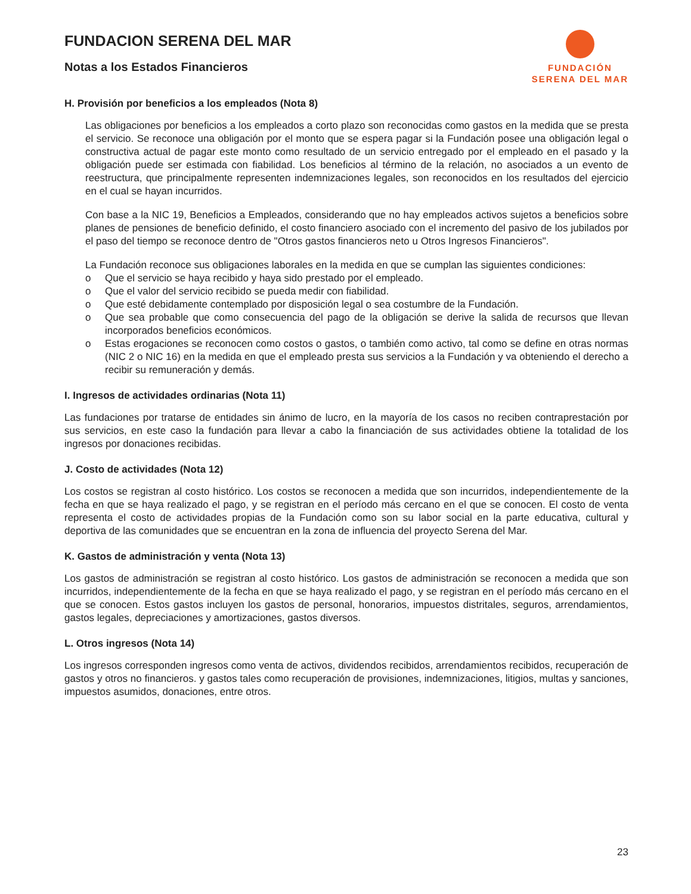FUNDACION SERENA DEL MAR
Notas a los Estados Financieros
FUNDACIÓN
SERENA DEL MAR
H. Provisión por beneficios a los empleados (Nota 8)
Las obligaciones por beneficios a los empleados a corto plazo son reconocidas como gastos en la medida que se presta el servicio. Se reconoce una obligación por el monto que se espera pagar si la Fundación posee una obligación legal o constructiva actual de pagar este monto como resultado de un servicio entregado por el empleado en el pasado y la obligación puede ser estimada con fiabilidad. Los beneficios al término de la relación, no asociados a un evento de reestructura, que principalmente representen indemnizaciones legales, son reconocidos en los resultados del ejercicio en el cual se hayan incurridos.
Con base a la NIC 19, Beneficios a Empleados, considerando que no hay empleados activos sujetos a beneficios sobre planes de pensiones de beneficio definido, el costo financiero asociado con el incremento del pasivo de los jubilados por el paso del tiempo se reconoce dentro de "Otros gastos financieros neto u Otros Ingresos Financieros".
La Fundación reconoce sus obligaciones laborales en la medida en que se cumplan las siguientes condiciones:
o Que el servicio se haya recibido y haya sido prestado por el empleado.
o Que el valor del servicio recibido se pueda medir con fiabilidad.
o Que esté debidamente contemplado por disposición legal o sea costumbre de la Fundación.
o Que sea probable que como consecuencia del pago de la obligación se derive la salida de recursos que llevan incorporados beneficios económicos.
o Estas erogaciones se reconocen como costos o gastos, o también como activo, tal como se define en otras normas (NIC 2 o NIC 16) en la medida en que el empleado presta sus servicios a la Fundación y va obteniendo el derecho a recibir su remuneración y demás.
I. Ingresos de actividades ordinarias (Nota 11)
Las fundaciones por tratarse de entidades sin ánimo de lucro, en la mayoría de los casos no reciben contraprestación por sus servicios, en este caso la fundación para llevar a cabo la financiación de sus actividades obtiene la totalidad de los ingresos por donaciones recibidas.
J. Costo de actividades (Nota 12)
Los costos se registran al costo histórico. Los costos se reconocen a medida que son incurridos, independientemente de la fecha en que se haya realizado el pago, y se registran en el período más cercano en el que se conocen. El costo de venta representa el costo de actividades propias de la Fundación como son su labor social en la parte educativa, cultural y deportiva de las comunidades que se encuentran en la zona de influencia del proyecto Serena del Mar.
K. Gastos de administración y venta (Nota 13)
Los gastos de administración se registran al costo histórico. Los gastos de administración se reconocen a medida que son incurridos, independientemente de la fecha en que se haya realizado el pago, y se registran en el período más cercano en el que se conocen. Estos gastos incluyen los gastos de personal, honorarios, impuestos distritales, seguros, arrendamientos, gastos legales, depreciaciones y amortizaciones, gastos diversos.
L. Otros ingresos (Nota 14)
Los ingresos corresponden ingresos como venta de activos, dividendos recibidos, arrendamientos recibidos, recuperación de gastos y otros no financieros. y gastos tales como recuperación de provisiones, indemnizaciones, litigios, multas y sanciones, impuestos asumidos, donaciones, entre otros.
23